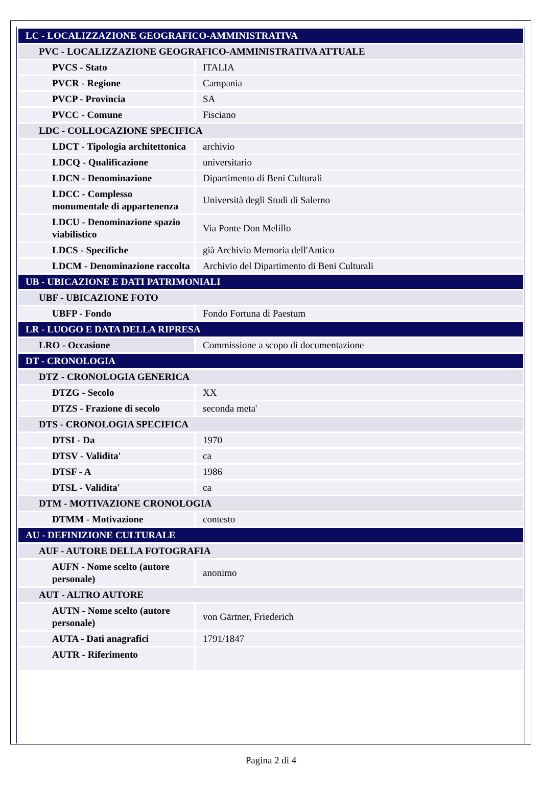| LC - LOCALIZZAZIONE GEOGRAFICO-AMMINISTRATIVA | |
| PVC - LOCALIZZAZIONE GEOGRAFICO-AMMINISTRATIVA ATTUALE | |
| PVCS - Stato | ITALIA |
| PVCR - Regione | Campania |
| PVCP - Provincia | SA |
| PVCC - Comune | Fisciano |
| LDC - COLLOCAZIONE SPECIFICA | |
| LDCT - Tipologia architettonica | archivio |
| LDCQ - Qualificazione | universitario |
| LDCN - Denominazione | Dipartimento di Beni Culturali |
| LDCC - Complesso monumentale di appartenenza | Università degli Studi di Salerno |
| LDCU - Denominazione spazio viabilistico | Via Ponte Don Melillo |
| LDCS - Specifiche | già Archivio Memoria dell'Antico |
| LDCM - Denominazione raccolta | Archivio del Dipartimento di Beni Culturali |
| UB - UBICAZIONE E DATI PATRIMONIALI | |
| UBF - UBICAZIONE FOTO | |
| UBFP - Fondo | Fondo Fortuna di Paestum |
| LR - LUOGO E DATA DELLA RIPRESA | |
| LRO - Occasione | Commissione a scopo di documentazione |
| DT - CRONOLOGIA | |
| DTZ - CRONOLOGIA GENERICA | |
| DTZG - Secolo | XX |
| DTZS - Frazione di secolo | seconda meta' |
| DTS - CRONOLOGIA SPECIFICA | |
| DTSI - Da | 1970 |
| DTSV - Validita' | ca |
| DTSF - A | 1986 |
| DTSL - Validita' | ca |
| DTM - MOTIVAZIONE CRONOLOGIA | |
| DTMM - Motivazione | contesto |
| AU - DEFINIZIONE CULTURALE | |
| AUF - AUTORE DELLA FOTOGRAFIA | |
| AUFN - Nome scelto (autore personale) | anonimo |
| AUT - ALTRO AUTORE | |
| AUTN - Nome scelto (autore personale) | von Gärtner, Friederich |
| AUTA - Dati anagrafici | 1791/1847 |
| AUTR - Riferimento | |
Pagina 2 di 4